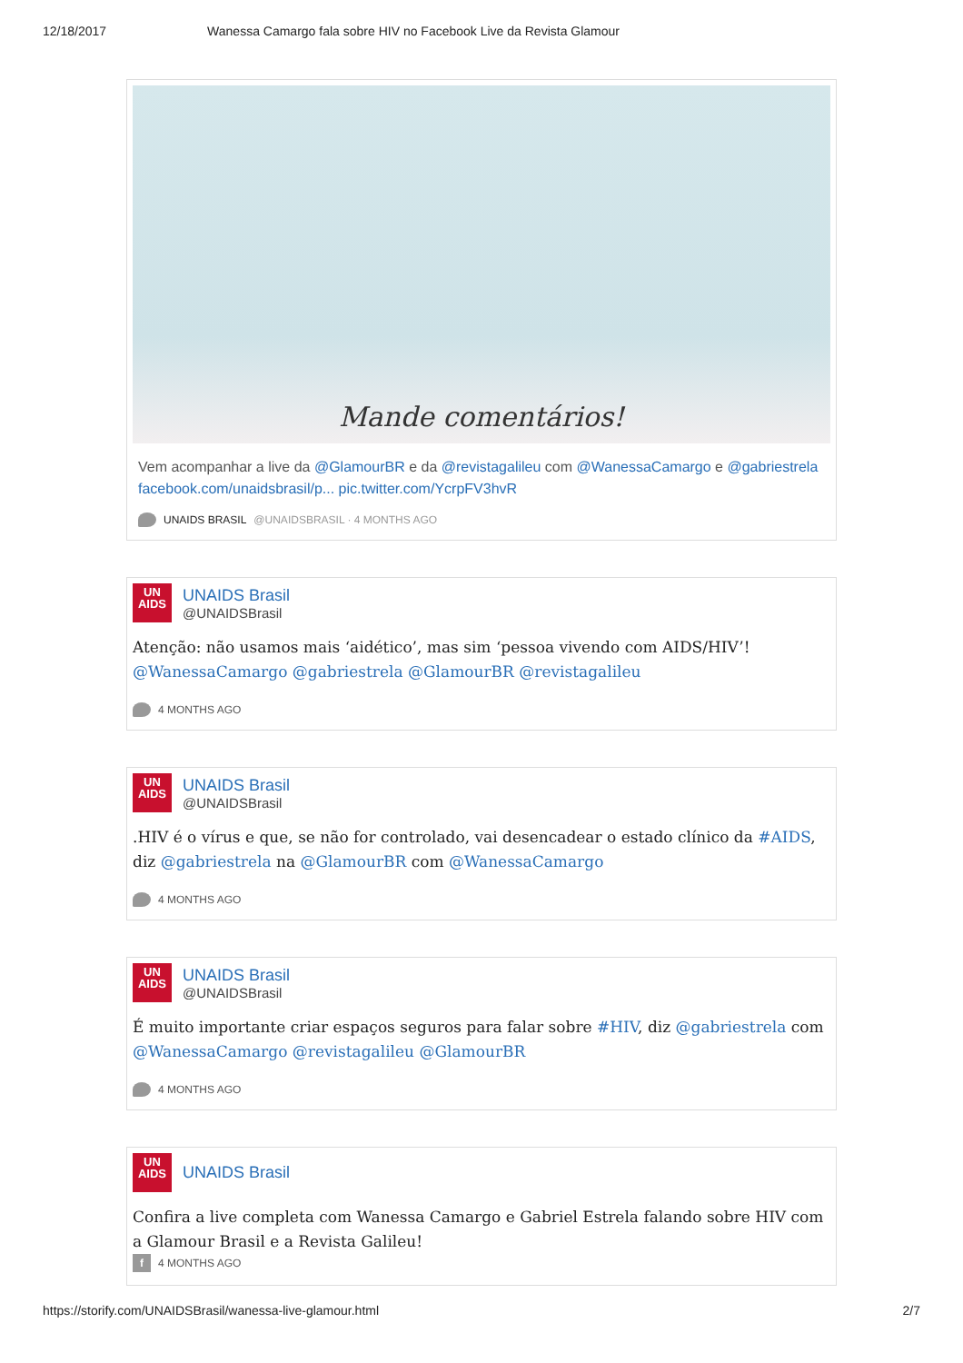12/18/2017 Wanessa Camargo fala sobre HIV no Facebook Live da Revista Glamour
Mande comentários!
Vem acompanhar a live da @GlamourBR e da @revistagalileu com @WanessaCamargo e @gabriestrela facebook.com/unaidsbrasil/p... pic.twitter.com/YcrpFV3hvR
UNAIDS BRASIL @UNAIDSBRASIL · 4 MONTHS AGO
UN
AIDS
UNAIDS Brasil
@UNAIDSBrasil
Atenção: não usamos mais ‘aidético’, mas sim ‘pessoa vivendo com AIDS/HIV’! @WanessaCamargo @gabriestrela @GlamourBR @revistagalileu
4 MONTHS AGO
UN
AIDS
UNAIDS Brasil
@UNAIDSBrasil
.HIV é o vírus e que, se não for controlado, vai desencadear o estado clínico da #AIDS, diz @gabriestrela na @GlamourBR com @WanessaCamargo
4 MONTHS AGO
UN
AIDS
UNAIDS Brasil
@UNAIDSBrasil
É muito importante criar espaços seguros para falar sobre #HIV, diz @gabriestrela com @WanessaCamargo @revistagalileu @GlamourBR
4 MONTHS AGO
UN
AIDS
UNAIDS Brasil
Confira a live completa com Wanessa Camargo e Gabriel Estrela falando sobre HIV com a Glamour Brasil e a Revista Galileu!
f 4 MONTHS AGO
https://storify.com/UNAIDSBrasil/wanessa-live-glamour.html 2/7